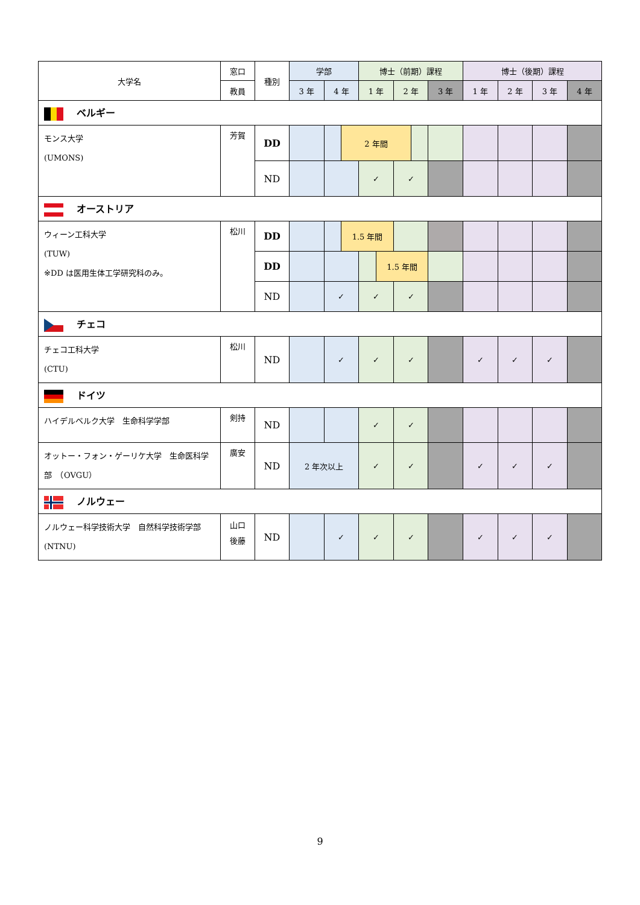| 大学名 | 窓口 | 種別 | 学部 | | | 博士（前期）課程 | | | | | 博士（後期）課程 | | | |
| --- | --- | --- | --- | --- | --- | --- | --- | --- | --- | --- | --- | --- | --- | --- |
| | 教員 | | 3 年 | 4 年 | | 1 年 | | 2 年 | | 3 年 | 1 年 | 2 年 | 3 年 | 4 年 |
| ベルギー | | | | | | | | | | | | | | |
| モンス大学 (UMONS) | 芳賀 | DD | | | 2 年間 | | | | | | | | | |
| | | ND | | | | ✓ | | ✓ | | | | | | |
| オーストリア | | | | | | | | | | | | | | |
| ウィーン工科大学 (TUW) ※DD は医用生体工学研究科のみ。 | 松川 | DD | | | 1.5 年間 | | | | | | | | | |
| | | DD | | | | | 1.5 年間 | | | | | | | |
| | | ND | | ✓ | | ✓ | | ✓ | | | | | | |
| チェコ | | | | | | | | | | | | | | |
| チェコ工科大学 (CTU) | 松川 | ND | | ✓ | | ✓ | | ✓ | | | ✓ | ✓ | ✓ | |
| ドイツ | | | | | | | | | | | | | | |
| ハイデルベルク大学 生命科学学部 | 剣持 | ND | | | | ✓ | | ✓ | | | | | | |
| オットー・フォン・ゲーリケ大学 生命医科学部 （OVGU） | 廣安 | ND | 2 年次以上 | | | ✓ | | ✓ | | | ✓ | ✓ | ✓ | |
| ノルウェー | | | | | | | | | | | | | | |
| ノルウェー科学技術大学 自然科学技術学部 (NTNU) | 山口 後藤 | ND | | ✓ | | ✓ | | ✓ | | | ✓ | ✓ | ✓ | |
9